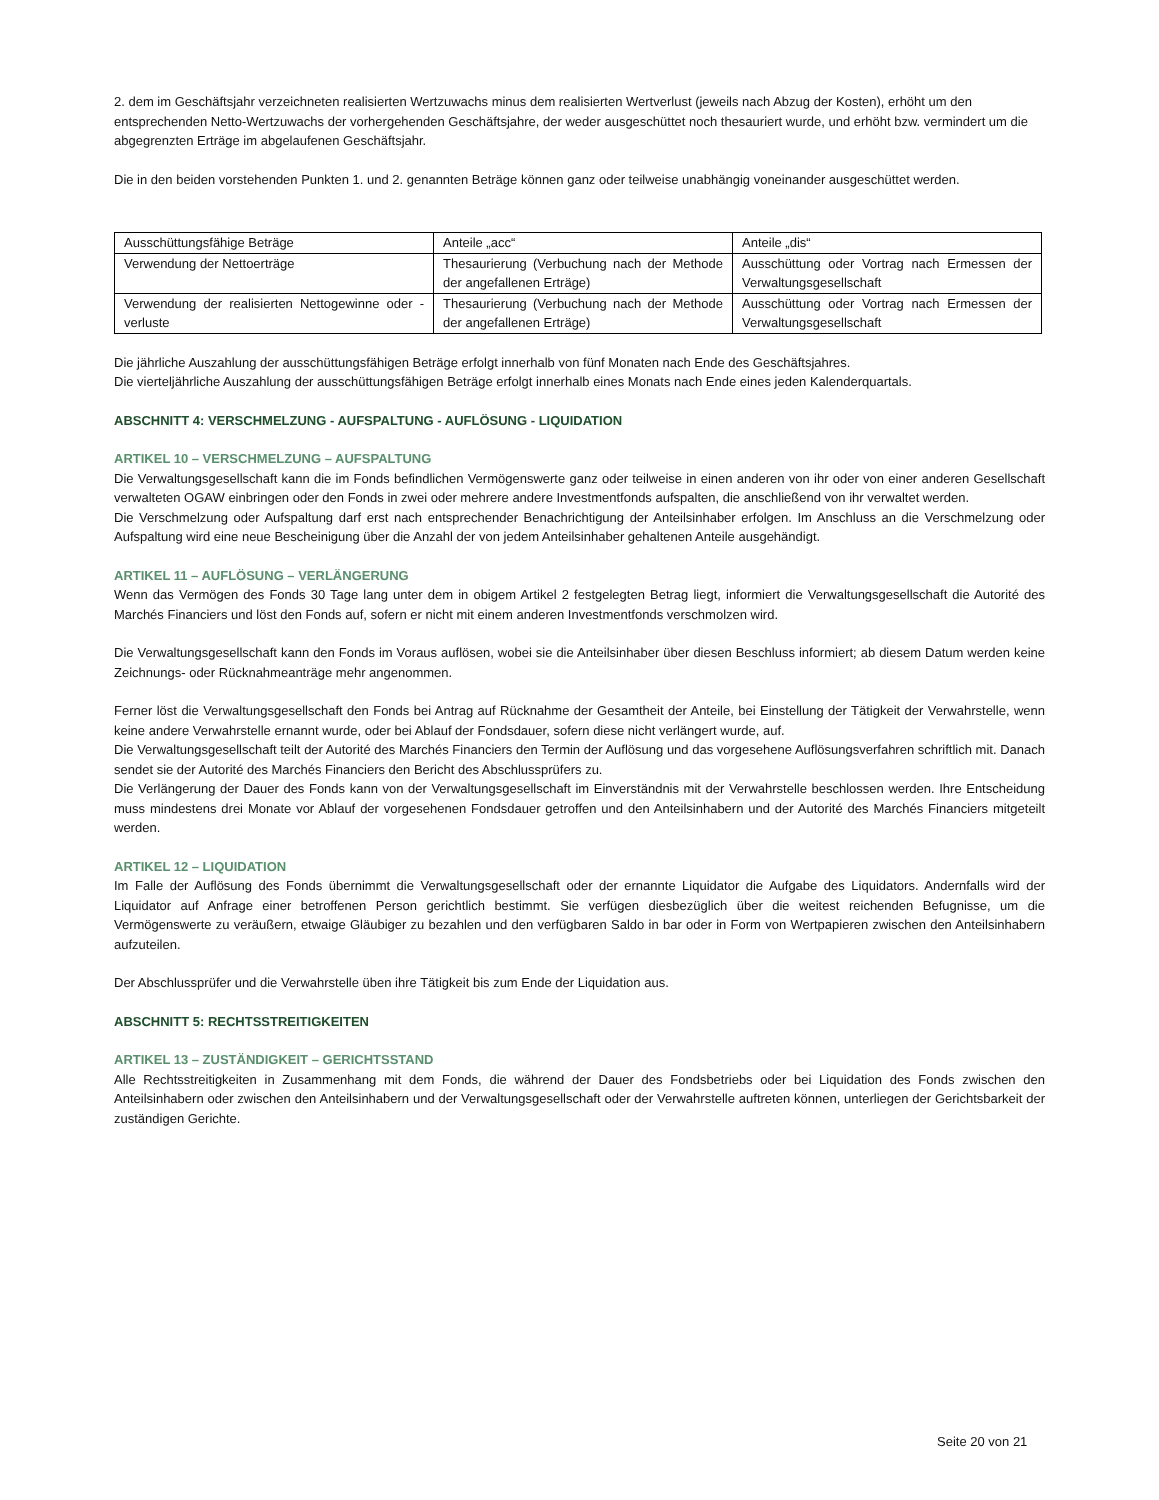2. dem im Geschäftsjahr verzeichneten realisierten Wertzuwachs minus dem realisierten Wertverlust (jeweils nach Abzug der Kosten), erhöht um den entsprechenden Netto-Wertzuwachs der vorhergehenden Geschäftsjahre, der weder ausgeschüttet noch thesauriert wurde, und erhöht bzw. vermindert um die abgegrenzten Erträge im abgelaufenen Geschäftsjahr.
Die in den beiden vorstehenden Punkten 1. und 2. genannten Beträge können ganz oder teilweise unabhängig voneinander ausgeschüttet werden.
| Ausschüttungsfähige Beträge | Anteile „acc“ | Anteile „dis“ |
| Verwendung der Nettoerträge | Thesaurierung (Verbuchung nach der Methode der angefallenen Erträge) | Ausschüttung oder Vortrag nach Ermessen der Verwaltungsgesellschaft |
| Verwendung der realisierten Nettogewinne oder -verluste | Thesaurierung (Verbuchung nach der Methode der angefallenen Erträge) | Ausschüttung oder Vortrag nach Ermessen der Verwaltungsgesellschaft |
Die jährliche Auszahlung der ausschüttungsfähigen Beträge erfolgt innerhalb von fünf Monaten nach Ende des Geschäftsjahres.
Die vierteljährliche Auszahlung der ausschüttungsfähigen Beträge erfolgt innerhalb eines Monats nach Ende eines jeden Kalenderquartals.
ABSCHNITT 4: VERSCHMELZUNG - AUFSPALTUNG - AUFLÖSUNG - LIQUIDATION
ARTIKEL 10 – VERSCHMELZUNG – AUFSPALTUNG
Die Verwaltungsgesellschaft kann die im Fonds befindlichen Vermögenswerte ganz oder teilweise in einen anderen von ihr oder von einer anderen Gesellschaft verwalteten OGAW einbringen oder den Fonds in zwei oder mehrere andere Investmentfonds aufspalten, die anschließend von ihr verwaltet werden.
Die Verschmelzung oder Aufspaltung darf erst nach entsprechender Benachrichtigung der Anteilsinhaber erfolgen. Im Anschluss an die Verschmelzung oder Aufspaltung wird eine neue Bescheinigung über die Anzahl der von jedem Anteilsinhaber gehaltenen Anteile ausgehändigt.
ARTIKEL 11 – AUFLÖSUNG – VERLÄNGERUNG
Wenn das Vermögen des Fonds 30 Tage lang unter dem in obigem Artikel 2 festgelegten Betrag liegt, informiert die Verwaltungsgesellschaft die Autorité des Marchés Financiers und löst den Fonds auf, sofern er nicht mit einem anderen Investmentfonds verschmolzen wird.
Die Verwaltungsgesellschaft kann den Fonds im Voraus auflösen, wobei sie die Anteilsinhaber über diesen Beschluss informiert; ab diesem Datum werden keine Zeichnungs- oder Rücknahmeanträge mehr angenommen.
Ferner löst die Verwaltungsgesellschaft den Fonds bei Antrag auf Rücknahme der Gesamtheit der Anteile, bei Einstellung der Tätigkeit der Verwahrstelle, wenn keine andere Verwahrstelle ernannt wurde, oder bei Ablauf der Fondsdauer, sofern diese nicht verlängert wurde, auf.
Die Verwaltungsgesellschaft teilt der Autorité des Marchés Financiers den Termin der Auflösung und das vorgesehene Auflösungsverfahren schriftlich mit. Danach sendet sie der Autorité des Marchés Financiers den Bericht des Abschlussprüfers zu.
Die Verlängerung der Dauer des Fonds kann von der Verwaltungsgesellschaft im Einverständnis mit der Verwahrstelle beschlossen werden. Ihre Entscheidung muss mindestens drei Monate vor Ablauf der vorgesehenen Fondsdauer getroffen und den Anteilsinhabern und der Autorité des Marchés Financiers mitgeteilt werden.
ARTIKEL 12 – LIQUIDATION
Im Falle der Auflösung des Fonds übernimmt die Verwaltungsgesellschaft oder der ernannte Liquidator die Aufgabe des Liquidators. Andernfalls wird der Liquidator auf Anfrage einer betroffenen Person gerichtlich bestimmt. Sie verfügen diesbezüglich über die weitest reichenden Befugnisse, um die Vermögenswerte zu veräußern, etwaige Gläubiger zu bezahlen und den verfügbaren Saldo in bar oder in Form von Wertpapieren zwischen den Anteilsinhabern aufzuteilen.
Der Abschlussprüfer und die Verwahrstelle üben ihre Tätigkeit bis zum Ende der Liquidation aus.
ABSCHNITT 5: RECHTSSTREITIGKEITEN
ARTIKEL 13 – ZUSTÄNDIGKEIT – GERICHTSSTAND
Alle Rechtsstreitigkeiten in Zusammenhang mit dem Fonds, die während der Dauer des Fondsbetriebs oder bei Liquidation des Fonds zwischen den Anteilsinhabern oder zwischen den Anteilsinhabern und der Verwaltungsgesellschaft oder der Verwahrstelle auftreten können, unterliegen der Gerichtsbarkeit der zuständigen Gerichte.
Seite 20 von 21